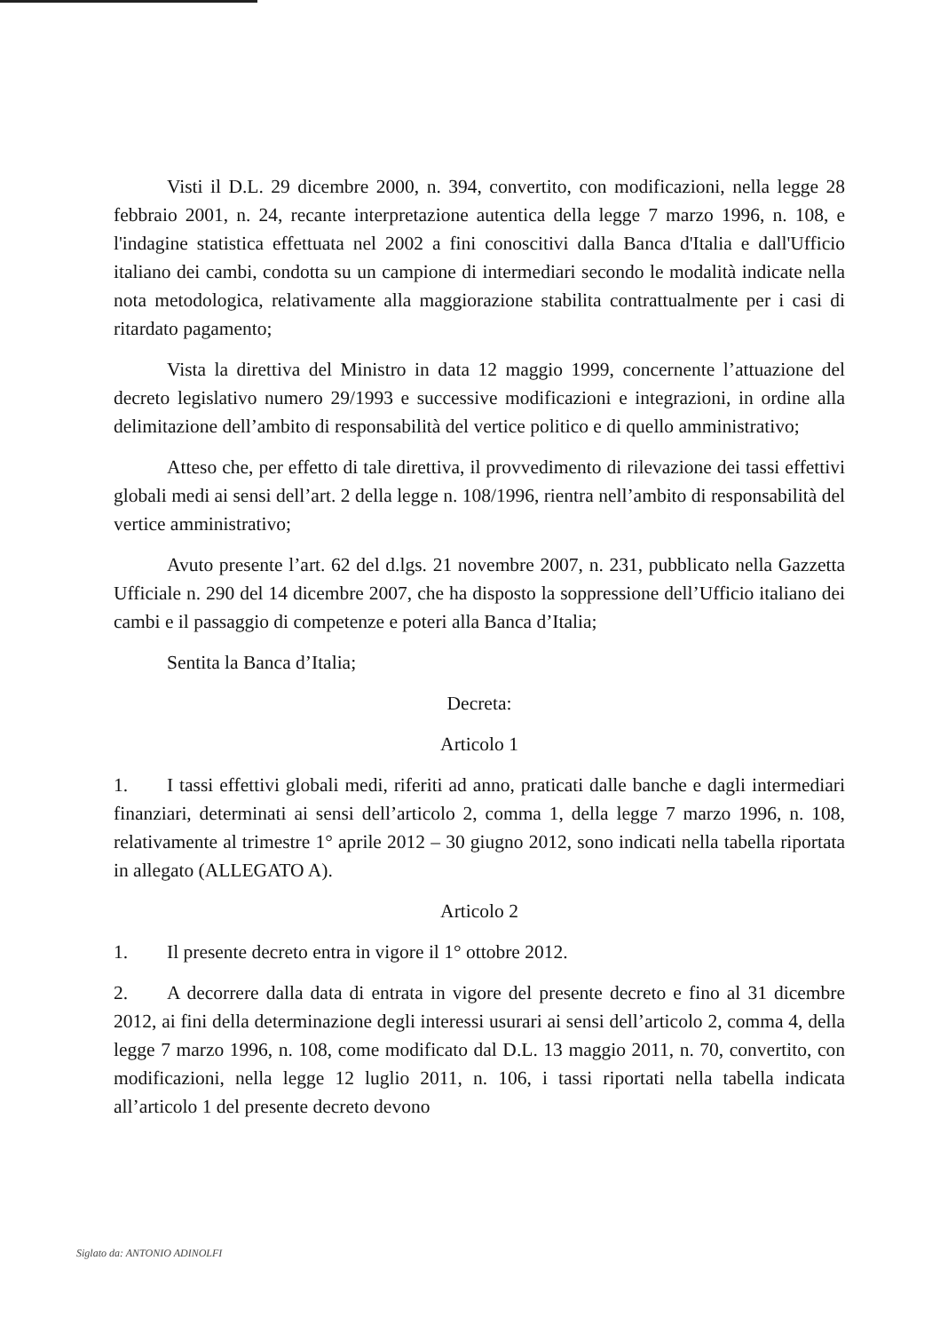Visti il D.L. 29 dicembre 2000, n. 394, convertito, con modificazioni, nella legge 28 febbraio 2001, n. 24, recante interpretazione autentica della legge 7 marzo 1996, n. 108, e l'indagine statistica effettuata nel 2002 a fini conoscitivi dalla Banca d'Italia e dall'Ufficio italiano dei cambi, condotta su un campione di intermediari secondo le modalità indicate nella nota metodologica, relativamente alla maggiorazione stabilita contrattualmente per i casi di ritardato pagamento;
Vista la direttiva del Ministro in data 12 maggio 1999, concernente l’attuazione del decreto legislativo numero 29/1993 e successive modificazioni e integrazioni, in ordine alla delimitazione dell’ambito di responsabilità del vertice politico e di quello amministrativo;
Atteso che, per effetto di tale direttiva, il provvedimento di rilevazione dei tassi effettivi globali medi ai sensi dell’art. 2 della legge n. 108/1996, rientra nell’ambito di responsabilità del vertice amministrativo;
Avuto presente l’art. 62 del d.lgs. 21 novembre 2007, n. 231, pubblicato nella Gazzetta Ufficiale n. 290 del 14 dicembre 2007, che ha disposto la soppressione dell’Ufficio italiano dei cambi e il passaggio di competenze e poteri alla Banca d’Italia;
Sentita la Banca d’Italia;
Decreta:
Articolo 1
1. I tassi effettivi globali medi, riferiti ad anno, praticati dalle banche e dagli intermediari finanziari, determinati ai sensi dell’articolo 2, comma 1, della legge 7 marzo 1996, n. 108, relativamente al trimestre 1° aprile 2012 – 30 giugno 2012, sono indicati nella tabella riportata in allegato (ALLEGATO A).
Articolo 2
1. Il presente decreto entra in vigore il 1° ottobre 2012.
2. A decorrere dalla data di entrata in vigore del presente decreto e fino al 31 dicembre 2012, ai fini della determinazione degli interessi usurari ai sensi dell’articolo 2, comma 4, della legge 7 marzo 1996, n. 108, come modificato dal D.L. 13 maggio 2011, n. 70, convertito, con modificazioni, nella legge 12 luglio 2011, n. 106, i tassi riportati nella tabella indicata all’articolo 1 del presente decreto devono
Siglato da: ANTONIO ADINOLFI